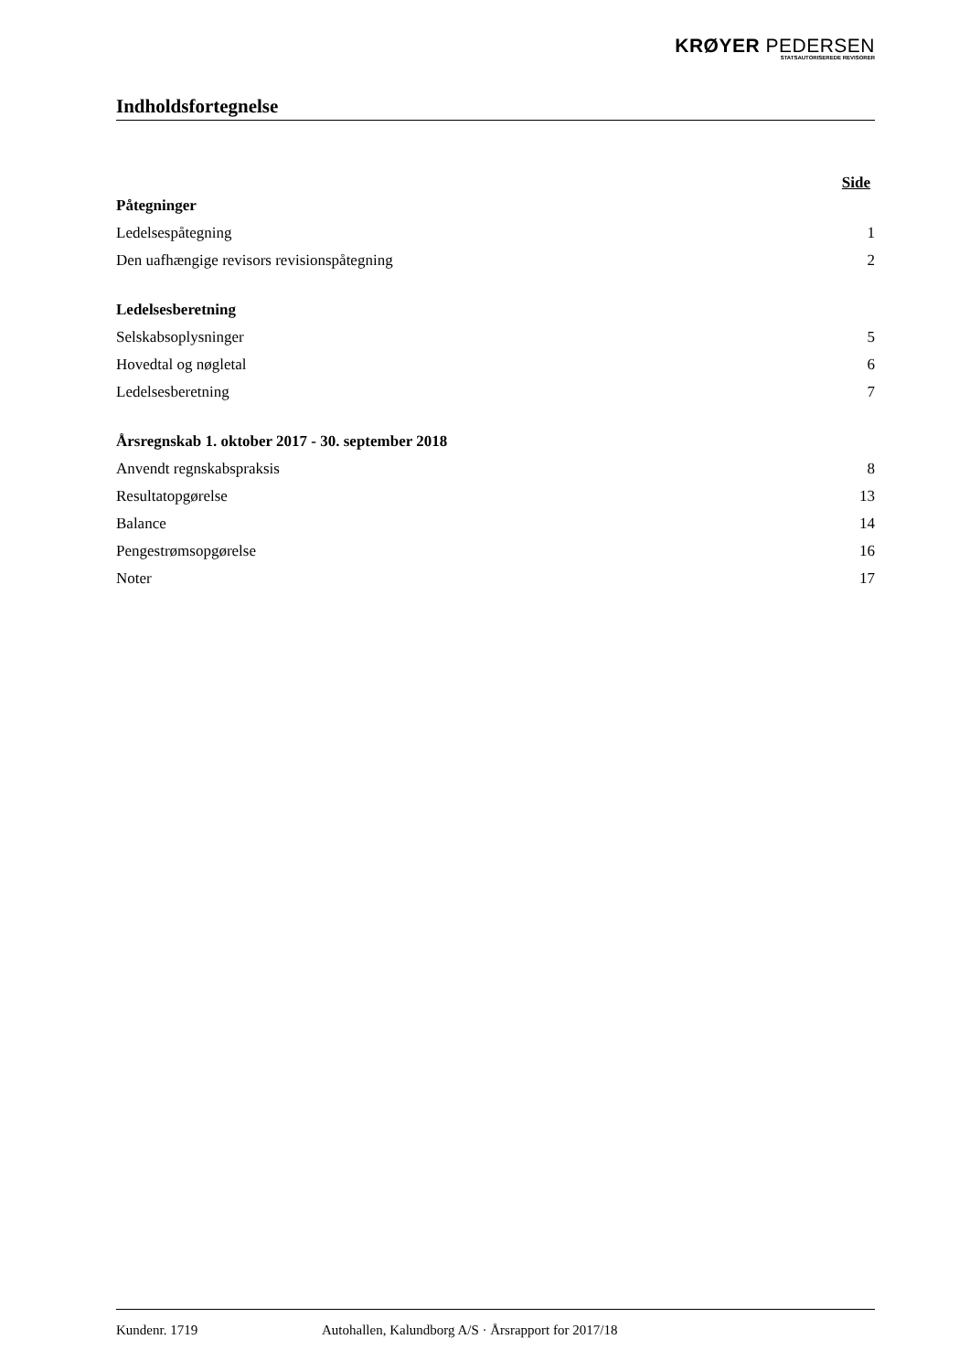KRØYER PEDERSEN
STATSAUTORISEREDE REVISORER
Indholdsfortegnelse
Side
Påtegninger
Ledelsespåtegning 1
Den uafhængige revisors revisionspåtegning 2
Ledelsesberetning
Selskabsoplysninger 5
Hovedtal og nøgletal 6
Ledelsesberetning 7
Årsregnskab 1. oktober 2017 - 30. september 2018
Anvendt regnskabspraksis 8
Resultatopgørelse 13
Balance 14
Pengestrømsopgørelse 16
Noter 17
Kundenr. 1719 Autohallen, Kalundborg A/S · Årsrapport for 2017/18